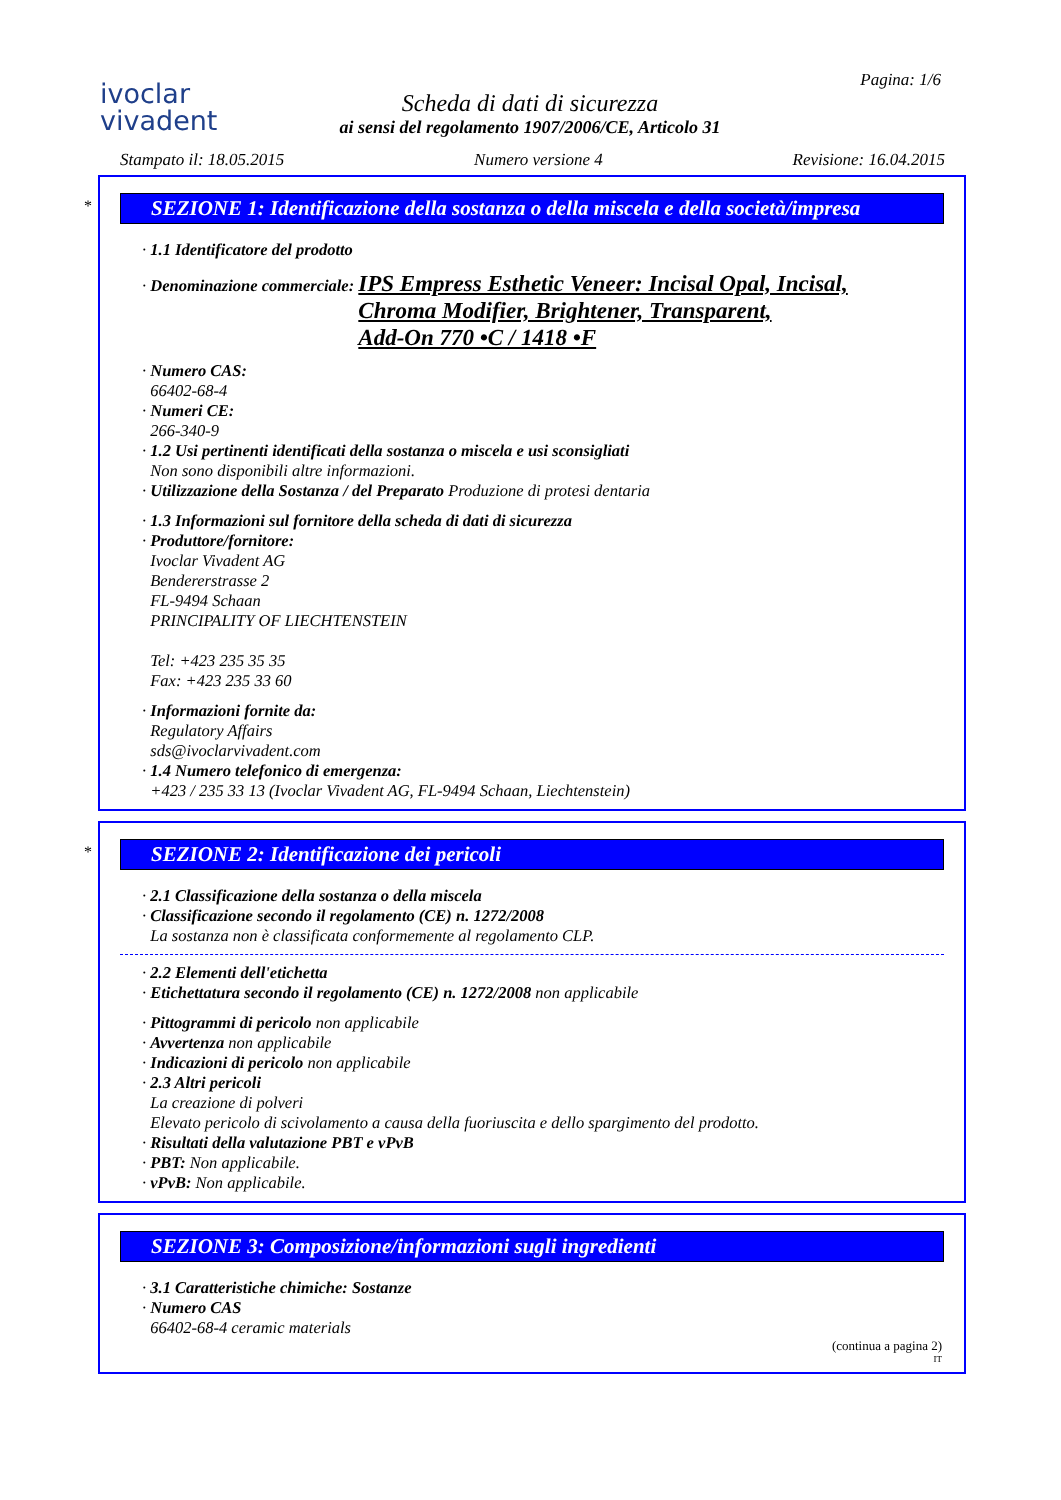ivoclar
vivadent
Scheda di dati di sicurezza
ai sensi del regolamento 1907/2006/CE, Articolo 31
Pagina: 1/6
Stampato il: 18.05.2015 Numero versione 4 Revisione: 16.04.2015
*
SEZIONE 1: Identificazione della sostanza o della miscela e della società/impresa
· 1.1 Identificatore del prodotto
· Denominazione commerciale: IPS Empress Esthetic Veneer: Incisal Opal, Incisal,
Chroma Modifier, Brightener, Transparent,
Add-On 770 •C / 1418 •F
· Numero CAS:
66402-68-4
· Numeri CE:
266-340-9
· 1.2 Usi pertinenti identificati della sostanza o miscela e usi sconsigliati
Non sono disponibili altre informazioni.
· Utilizzazione della Sostanza / del Preparato Produzione di protesi dentaria
· 1.3 Informazioni sul fornitore della scheda di dati di sicurezza
· Produttore/fornitore:
Ivoclar Vivadent AG
Bendererstrasse 2
FL-9494 Schaan
PRINCIPALITY OF LIECHTENSTEIN
Tel: +423 235 35 35
Fax: +423 235 33 60
· Informazioni fornite da:
Regulatory Affairs
sds@ivoclarvivadent.com
· 1.4 Numero telefonico di emergenza:
+423 / 235 33 13 (Ivoclar Vivadent AG, FL-9494 Schaan, Liechtenstein)
*
SEZIONE 2: Identificazione dei pericoli
· 2.1 Classificazione della sostanza o della miscela
· Classificazione secondo il regolamento (CE) n. 1272/2008
La sostanza non è classificata conformemente al regolamento CLP.
· 2.2 Elementi dell'etichetta
· Etichettatura secondo il regolamento (CE) n. 1272/2008 non applicabile
· Pittogrammi di pericolo non applicabile
· Avvertenza non applicabile
· Indicazioni di pericolo non applicabile
· 2.3 Altri pericoli
La creazione di polveri
Elevato pericolo di scivolamento a causa della fuoriuscita e dello spargimento del prodotto.
· Risultati della valutazione PBT e vPvB
· PBT: Non applicabile.
· vPvB: Non applicabile.
SEZIONE 3: Composizione/informazioni sugli ingredienti
· 3.1 Caratteristiche chimiche: Sostanze
· Numero CAS
66402-68-4 ceramic materials
(continua a pagina 2)
IT